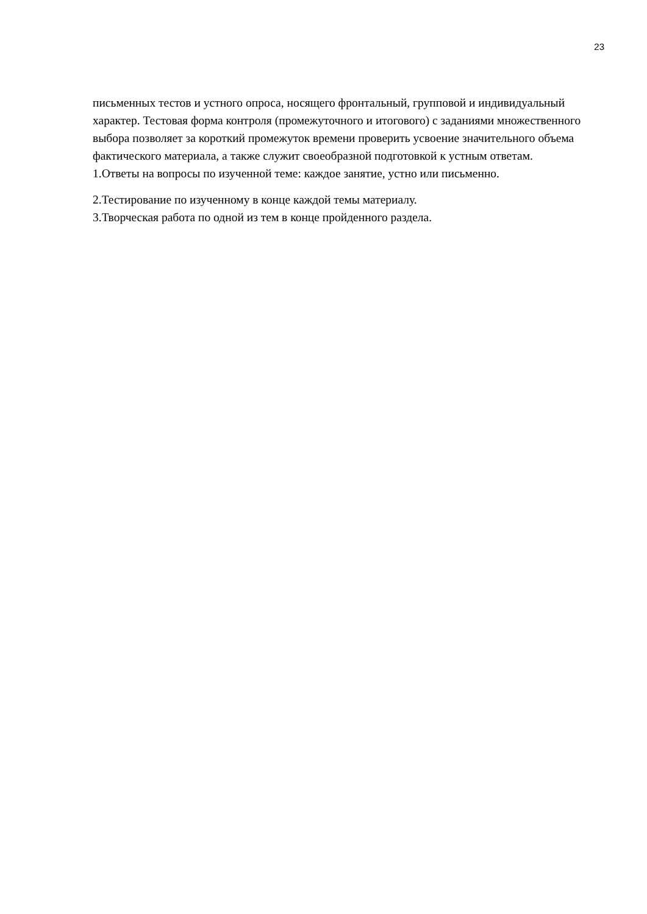23
письменных тестов и устного опроса, носящего фронтальный, групповой и индивидуальный характер. Тестовая форма контроля (промежуточного и итогового) с заданиями множественного выбора позволяет за короткий промежуток времени проверить усвоение значительного объема фактического материала, а также служит своеобразной подготовкой к устным ответам.
1.Ответы на вопросы по изученной теме: каждое занятие, устно или письменно.
2.Тестирование по изученному в конце каждой темы материалу.
3.Творческая работа по одной из тем в конце пройденного раздела.